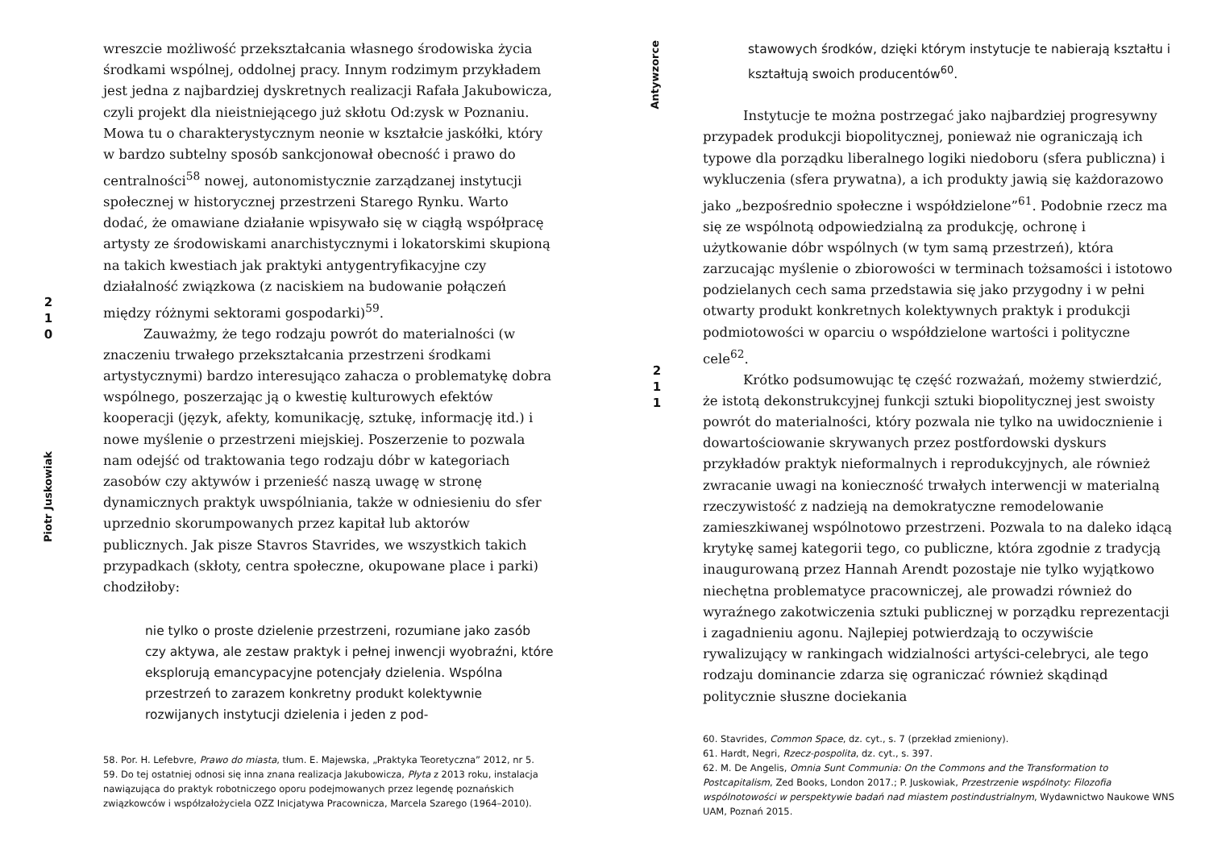2
1
0
Piotr Juskowiak
wreszcie możliwość przekształcania własnego środowiska życia środkami wspólnej, oddolnej pracy. Innym rodzimym przykładem jest jedna z najbardziej dyskretnych realizacji Rafała Jakubowicza, czyli projekt dla nieistniejącego już skłotu Od:zysk w Poznaniu. Mowa tu o charakterystycznym neonie w kształcie jaskółki, który w bardzo subtelny sposób sankcjonował obecność i prawo do centralności<sup>58</sup> nowej, autonomistycznie zarządzanej instytucji społecznej w historycznej przestrzeni Starego Rynku. Warto dodać, że omawiane działanie wpisywało się w ciągłą współpracę artysty ze środowiskami anarchistycznymi i lokatorskimi skupioną na takich kwestiach jak praktyki antygentryfikacyjne czy działalność związkowa (z naciskiem na budowanie połączeń między różnymi sektorami gospodarki)<sup>59</sup>.
Zauważmy, że tego rodzaju powrót do materialności (w znaczeniu trwałego przekształcania przestrzeni środkami artystycznymi) bardzo interesująco zahacza o problematykę dobra wspólnego, poszerzając ją o kwestię kulturowych efektów kooperacji (język, afekty, komunikację, sztukę, informację itd.) i nowe myślenie o przestrzeni miejskiej. Poszerzenie to pozwala nam odejść od traktowania tego rodzaju dóbr w kategoriach zasobów czy aktywów i przenieść naszą uwagę w stronę dynamicznych praktyk uwspólniania, także w odniesieniu do sfer uprzednio skorumpowanych przez kapitał lub aktorów publicznych. Jak pisze Stavros Stavrides, we wszystkich takich przypadkach (skłoty, centra społeczne, okupowane place i parki) chodziłoby:
nie tylko o proste dzielenie przestrzeni, rozumiane jako zasób czy aktywa, ale zestaw praktyk i pełnej inwencji wyobraźni, które eksplorują emancypacyjne potencjały dzielenia. Wspólna przestrzeń to zarazem konkretny produkt kolektywnie rozwijanych instytucji dzielenia i jeden z pod-
58. Por. H. Lefebvre, Prawo do miasta, tłum. E. Majewska, „Praktyka Teoretyczna” 2012, nr 5.
59. Do tej ostatniej odnosi się inna znana realizacja Jakubowicza, Płyta z 2013 roku, instalacja nawiązująca do praktyk robotniczego oporu podejmowanych przez legendę poznańskich związkowców i współzałożyciela OZZ Inicjatywa Pracownicza, Marcela Szarego (1964–2010).
Antywzorce
2
1
1
stawowych środków, dzięki którym instytucje te nabierają kształtu i kształtują swoich producentów<sup>60</sup>.
Instytucje te można postrzegać jako najbardziej progresywny przypadek produkcji biopolitycznej, ponieważ nie ograniczają ich typowe dla porządku liberalnego logiki niedoboru (sfera publiczna) i wykluczenia (sfera prywatna), a ich produkty jawią się każdorazowo jako „bezpośrednio społeczne i współdzielone”<sup>61</sup>. Podobnie rzecz ma się ze wspólnotą odpowiedzialną za produkcję, ochronę i użytkowanie dóbr wspólnych (w tym samą przestrzeń), która zarzucając myślenie o zbiorowości w terminach tożsamości i istotowo podzielanych cech sama przedstawia się jako przygodny i w pełni otwarty produkt konkretnych kolektywnych praktyk i produkcji podmiotowości w oparciu o współdzielone wartości i polityczne cele<sup>62</sup>.
Krótko podsumowując tę część rozważań, możemy stwierdzić, że istotą dekonstrukcyjnej funkcji sztuki biopolitycznej jest swoisty powrót do materialności, który pozwala nie tylko na uwidocznienie i dowartościowanie skrywanych przez postfordowski dyskurs przykładów praktyk nieformalnych i reprodukcyjnych, ale również zwracanie uwagi na konieczność trwałych interwencji w materialną rzeczywistość z nadzieją na demokratyczne remodelowanie zamieszkiwanej wspólnotowo przestrzeni. Pozwala to na daleko idącą krytykę samej kategorii tego, co publiczne, która zgodnie z tradycją inaugurowaną przez Hannah Arendt pozostaje nie tylko wyjątkowo niechętna problematyce pracowniczej, ale prowadzi również do wyraźnego zakotwiczenia sztuki publicznej w porządku reprezentacji i zagadnieniu agonu. Najlepiej potwierdzają to oczywiście rywalizujący w rankingach widzialności artyści-celebryci, ale tego rodzaju dominancie zdarza się ograniczać również skądinąd politycznie słuszne dociekania
60. Stavrides, Common Space, dz. cyt., s. 7 (przekład zmieniony).
61. Hardt, Negri, Rzecz-pospolita, dz. cyt., s. 397.
62. M. De Angelis, Omnia Sunt Communia: On the Commons and the Transformation to Postcapitalism, Zed Books, London 2017.; P. Juskowiak, Przestrzenie wspólnoty: Filozofia wspólnotowości w perspektywie badań nad miastem postindustrialnym, Wydawnictwo Naukowe WNS UAM, Poznań 2015.